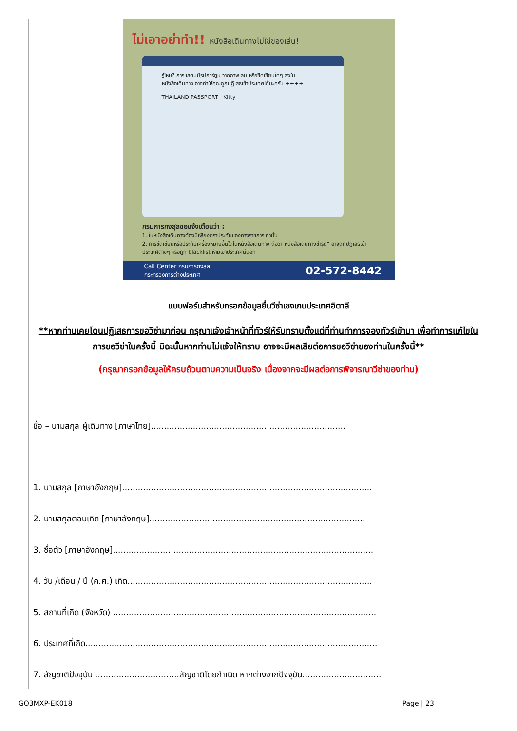ไม่เอาอย่าทำ!! หนังสือเดินทางไม่ใช่ของเล่น!
รู้ไหม? การแสตมป์รูปการ์ตูน วาดภาพเล่น หรือขีดเขียนใดๆ ลงในหนังสือเดินทาง อาจทำให้คุณถูกปฏิเสธเข้าประเทศได้นะครับ ++++
THAILAND PASSPORT Kitty
กรมการกงสุลขอแจ้งเตือนว่า :
1. ในหนังสือเดินทางต้องมีเพียงตราประทับของทางราชการเท่านั้น
2. การขีดเขียนหรือประทับเครื่องหมายอื่นใดในหนังสือเดินทาง ถือว่า"หนังสือเดินทางชำรุด" อาจถูกปฏิเสธเข้าประเทศต่างๆ หรือถูก blacklist ห้ามเข้าประเทศนั้นอีก
Call Center กรมการกงสุล
กระทรวงการต่างประเทศ
02-572-8442
แบบฟอร์มสำหรับกรอกข้อมูลยื่นวีซ่าเชงเกนประเทศอิตาลี
**หากท่านเคยโดนปฏิเสธการขอวีซ่ามาก่อน กรุณาแจ้งเจ้าหน้าที่ทัวร์ให้รับทราบตั้งแต่ที่ท่านทำการจองทัวร์เข้ามา เพื่อทำการแก้ไขในการขอวีซ่าในครั้งนี้ มิฉะนั้นหากท่านไม่แจ้งให้ทราบ อาจจะมีผลเสียต่อการขอวีซ่าของท่านในครั้งนี้**
(กรุณากรอกข้อมูลให้ครบถ้วนตามความเป็นจริง เนื่องจากจะมีผลต่อการพิจารณาวีซ่าของท่าน)
ชื่อ – นามสกุล ผู้เดินทาง [ภาษาไทย]..........................................................................
1. นามสกุล [ภาษาอังกฤษ]...............................................................................................
2. นามสกุลตอนเกิด [ภาษาอังกฤษ]..................................................................................
3. ชื่อตัว [ภาษาอังกฤษ]...................................................................................................
4. วัน /เดือน / ปี (ค.ศ.) เกิด.............................................................................................
5. สถานที่เกิด (จังหวัด) ....................................................................................................
6. ประเทศที่เกิด...............................................................................................................
7. สัญชาติปัจจุบัน ................................สัญชาติโดยกำเนิด หากต่างจากปัจจุบัน..............................
GO3MXP-EK018 Page | 23